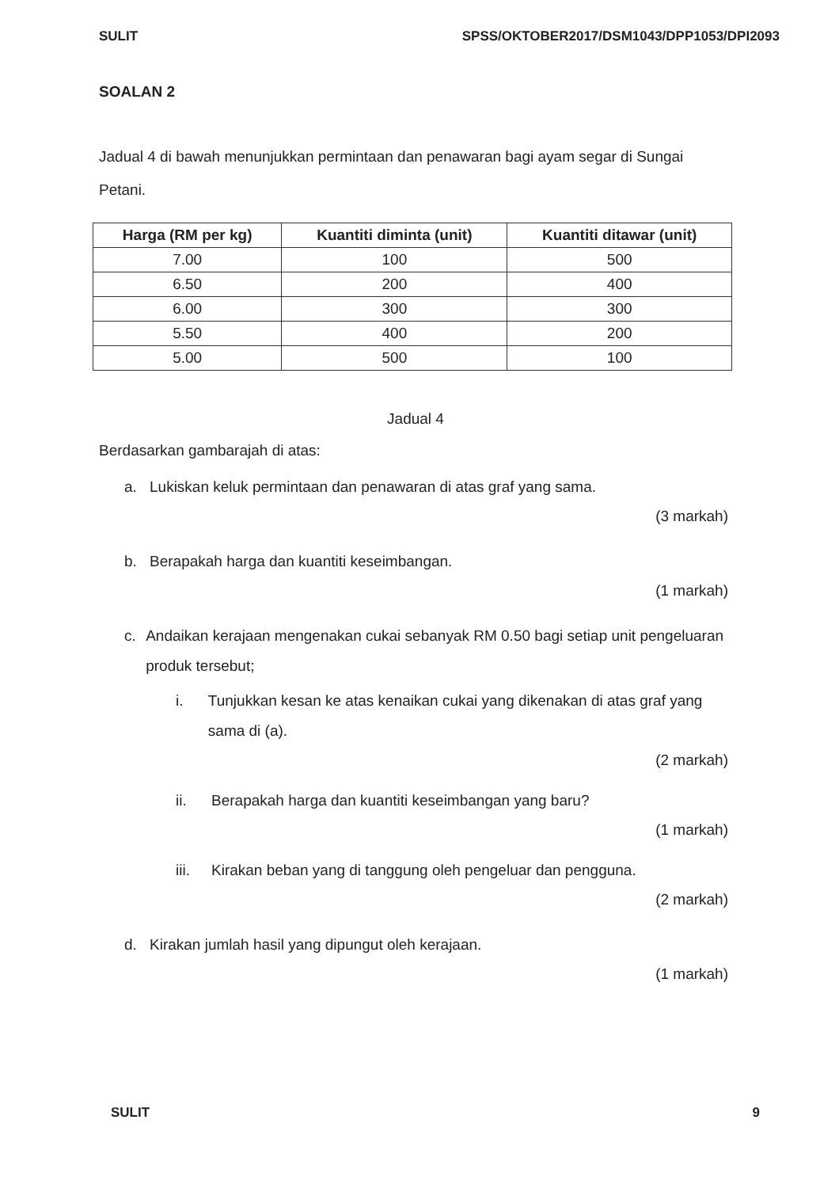SULIT SPSS/OKTOBER2017/DSM1043/DPP1053/DPI2093
SOALAN 2
Jadual 4 di bawah menunjukkan permintaan dan penawaran bagi ayam segar di Sungai Petani.
| Harga (RM per kg) | Kuantiti diminta (unit) | Kuantiti ditawar (unit) |
| --- | --- | --- |
| 7.00 | 100 | 500 |
| 6.50 | 200 | 400 |
| 6.00 | 300 | 300 |
| 5.50 | 400 | 200 |
| 5.00 | 500 | 100 |
Jadual 4
Berdasarkan gambarajah di atas:
a. Lukiskan keluk permintaan dan penawaran di atas graf yang sama.
(3 markah)
b. Berapakah harga dan kuantiti keseimbangan.
(1 markah)
c. Andaikan kerajaan mengenakan cukai sebanyak RM 0.50 bagi setiap unit pengeluaran produk tersebut;
i. Tunjukkan kesan ke atas kenaikan cukai yang dikenakan di atas graf yang sama di (a).
(2 markah)
ii. Berapakah harga dan kuantiti keseimbangan yang baru?
(1 markah)
iii. Kirakan beban yang di tanggung oleh pengeluar dan pengguna.
(2 markah)
d. Kirakan jumlah hasil yang dipungut oleh kerajaan.
(1 markah)
SULIT 9